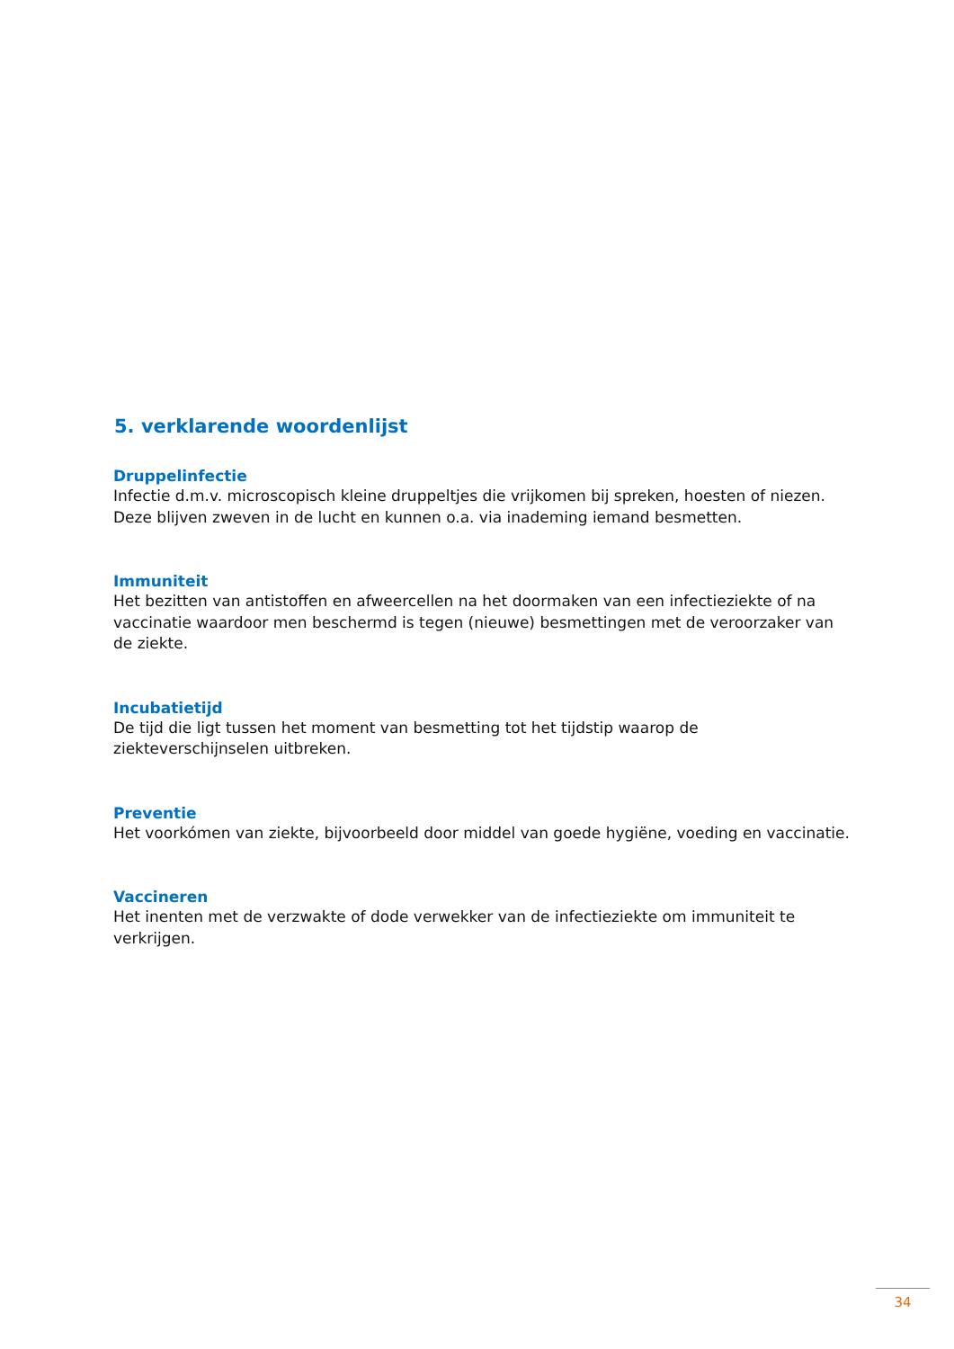5. verklarende woordenlijst
Druppelinfectie
Infectie d.m.v. microscopisch kleine druppeltjes die vrijkomen bij spreken, hoesten of niezen. Deze blijven zweven in de lucht en kunnen o.a. via inademing iemand besmetten.
Immuniteit
Het bezitten van antistoffen en afweercellen na het doormaken van een infectieziekte of na vaccinatie waardoor men beschermd is tegen (nieuwe) besmettingen met de veroorzaker van de ziekte.
Incubatietijd
De tijd die ligt tussen het moment van besmetting tot het tijdstip waarop de ziekteverschijnselen uitbreken.
Preventie
Het voorkómen van ziekte, bijvoorbeeld door middel van goede hygiëne, voeding en vaccinatie.
Vaccineren
Het inenten met de verzwakte of dode verwekker van de infectieziekte om immuniteit te verkrijgen.
34